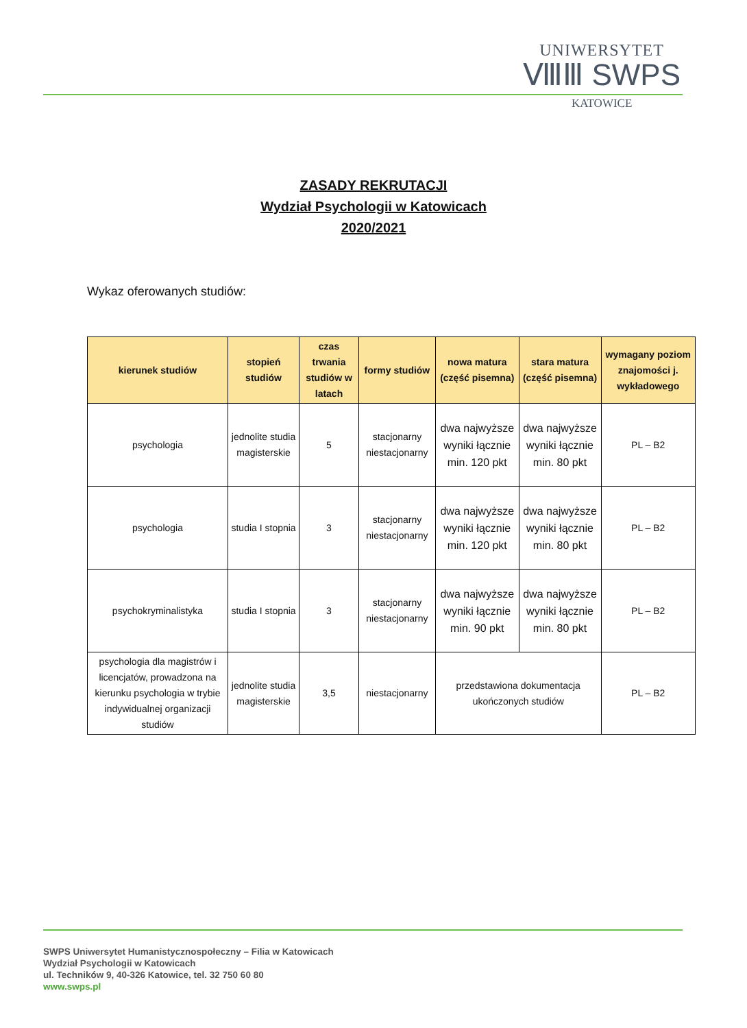UNIWERSYTET
ⅧⅢ SWPS
KATOWICE
ZASADY REKRUTACJI
Wydział Psychologii w Katowicach
2020/2021
Wykaz oferowanych studiów:
| kierunek studiów | stopień studiów | czas trwania studiów w latach | formy studiów | nowa matura (część pisemna) | stara matura (część pisemna) | wymagany poziom znajomości j. wykładowego |
| --- | --- | --- | --- | --- | --- | --- |
| psychologia | jednolite studia magisterskie | 5 | stacjonarny niestacjonarny | dwa najwyższe wyniki łącznie min. 120 pkt | dwa najwyższe wyniki łącznie min. 80 pkt | PL – B2 |
| psychologia | studia I stopnia | 3 | stacjonarny niestacjonarny | dwa najwyższe wyniki łącznie min. 120 pkt | dwa najwyższe wyniki łącznie min. 80 pkt | PL – B2 |
| psychokryminalistyka | studia I stopnia | 3 | stacjonarny niestacjonarny | dwa najwyższe wyniki łącznie min. 90 pkt | dwa najwyższe wyniki łącznie min. 80 pkt | PL – B2 |
| psychologia dla magistrów i licencjatów, prowadzona na kierunku psychologia w trybie indywidualnej organizacji studiów | jednolite studia magisterskie | 3,5 | niestacjonarny | przedstawiona dokumentacja ukończonych studiów | | PL – B2 |
SWPS Uniwersytet Humanistycznospołeczny – Filia w Katowicach
Wydział Psychologii w Katowicach
ul. Techników 9, 40-326 Katowice, tel. 32 750 60 80
www.swps.pl